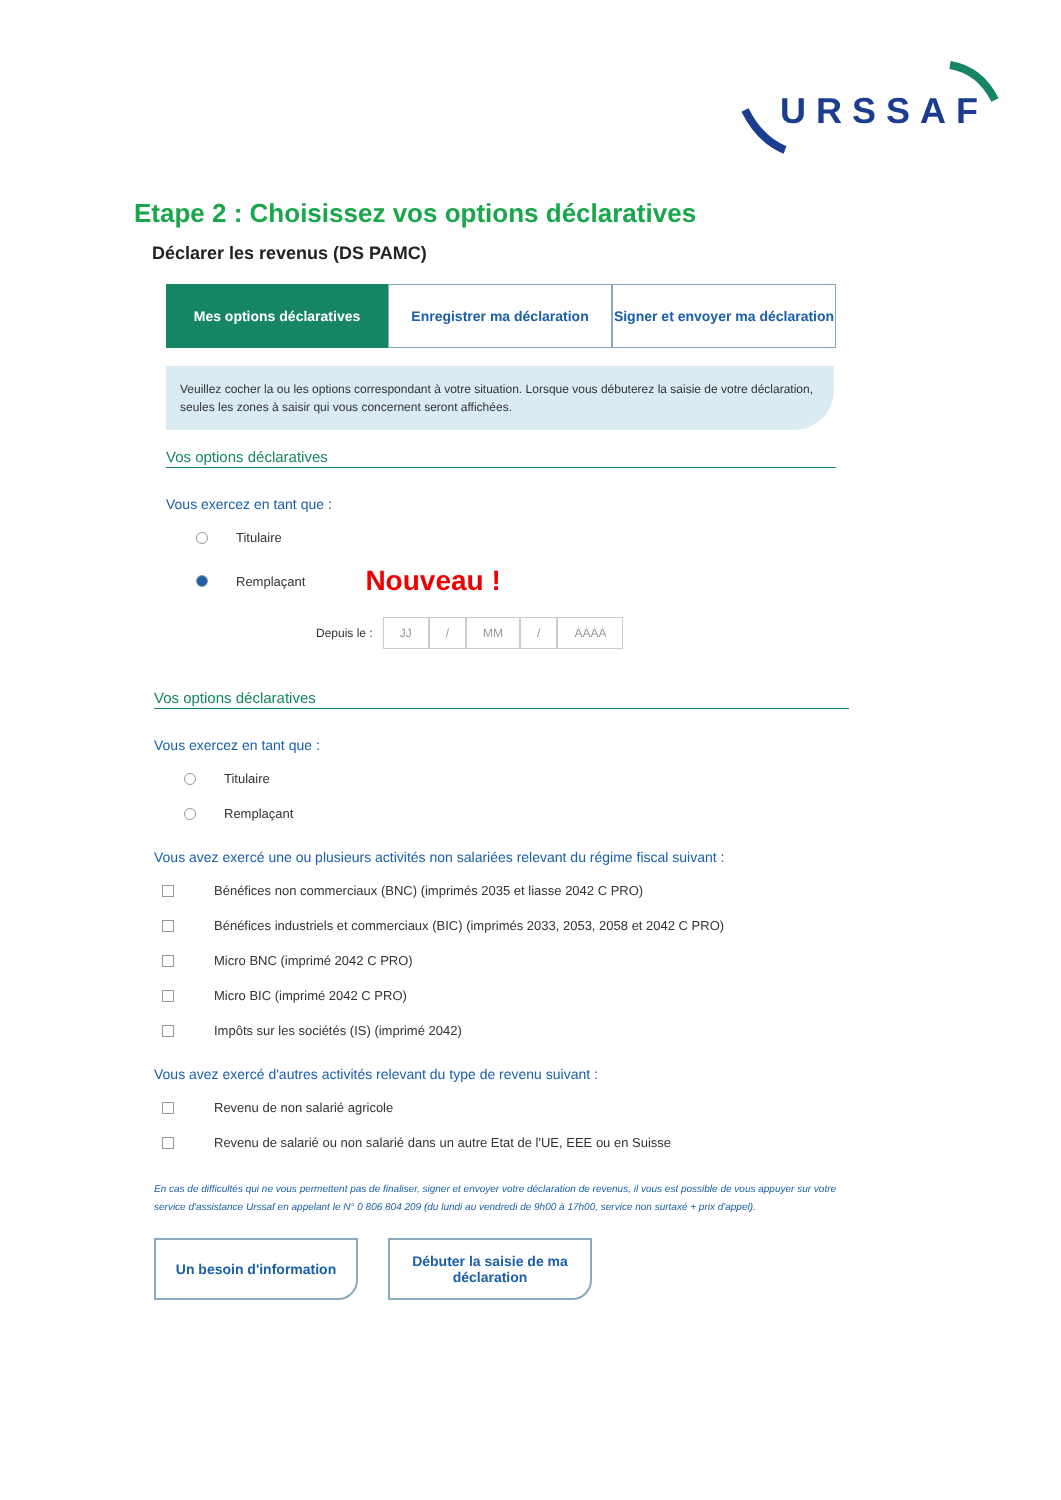URSSAF
Etape 2 : Choisissez vos options déclaratives
Déclarer les revenus (DS PAMC)
Mes options déclaratives Enregistrer ma déclaration Signer et envoyer ma déclaration
Veuillez cocher la ou les options correspondant à votre situation. Lorsque vous débuterez la saisie de votre déclaration, seules les zones à saisir qui vous concernent seront affichées.
Vos options déclaratives
Vous exercez en tant que :
Titulaire
Remplaçant Nouveau !
Depuis le : JJ / MM / AAAA
Vos options déclaratives
Vous exercez en tant que :
Titulaire
Remplaçant
Vous avez exercé une ou plusieurs activités non salariées relevant du régime fiscal suivant :
Bénéfices non commerciaux (BNC) (imprimés 2035 et liasse 2042 C PRO)
Bénéfices industriels et commerciaux (BIC) (imprimés 2033, 2053, 2058 et 2042 C PRO)
Micro BNC (imprimé 2042 C PRO)
Micro BIC (imprimé 2042 C PRO)
Impôts sur les sociétés (IS) (imprimé 2042)
Vous avez exercé d'autres activités relevant du type de revenu suivant :
Revenu de non salarié agricole
Revenu de salarié ou non salarié dans un autre Etat de l'UE, EEE ou en Suisse
En cas de difficultés qui ne vous permettent pas de finaliser, signer et envoyer votre déclaration de revenus, il vous est possible de vous appuyer sur votre service d'assistance Urssaf en appelant le N° 0 806 804 209 (du lundi au vendredi de 9h00 à 17h00, service non surtaxé + prix d'appel).
Un besoin d'information Débuter la saisie de ma déclaration